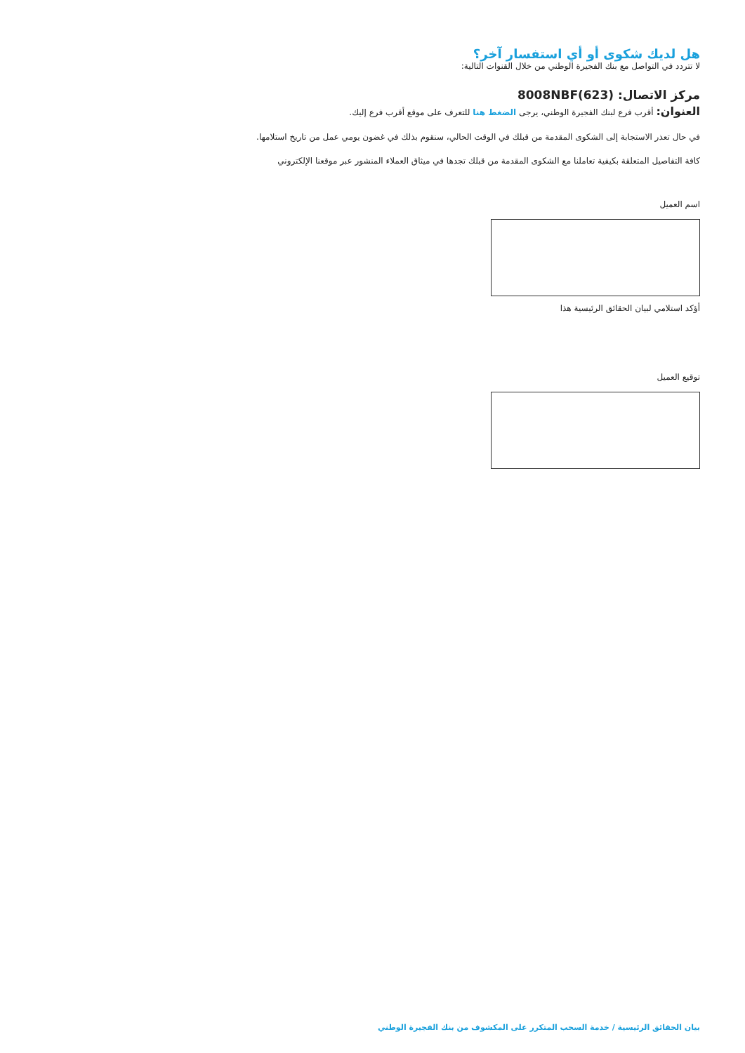هل لديك شكوى أو أي استفسار آخر؟
لا تتردد في التواصل مع بنك الفجيرة الوطني من خلال القنوات التالية:
مركز الاتصال: 8008NBF(623)
العنوان: أقرب فرع لبنك الفجيرة الوطني، يرجى الضغط هنا للتعرف على موقع أقرب فرع إليك.
في حال تعذر الاستجابة إلى الشكوى المقدمة من قبلك في الوقت الحالي، سنقوم بذلك في غضون يومي عمل من تاريخ استلامها.
كافة التفاصيل المتعلقة بكيفية تعاملنا مع الشكوى المقدمة من قبلك تجدها في ميثاق العملاء المنشور عبر موقعنا الإلكتروني
اسم العميل
أؤكد استلامي لبيان الحقائق الرئيسية هذا
توقيع العميل
بيان الحقائق الرئيسية / خدمة السحب المتكرر على المكشوف من بنك الفجيرة الوطني